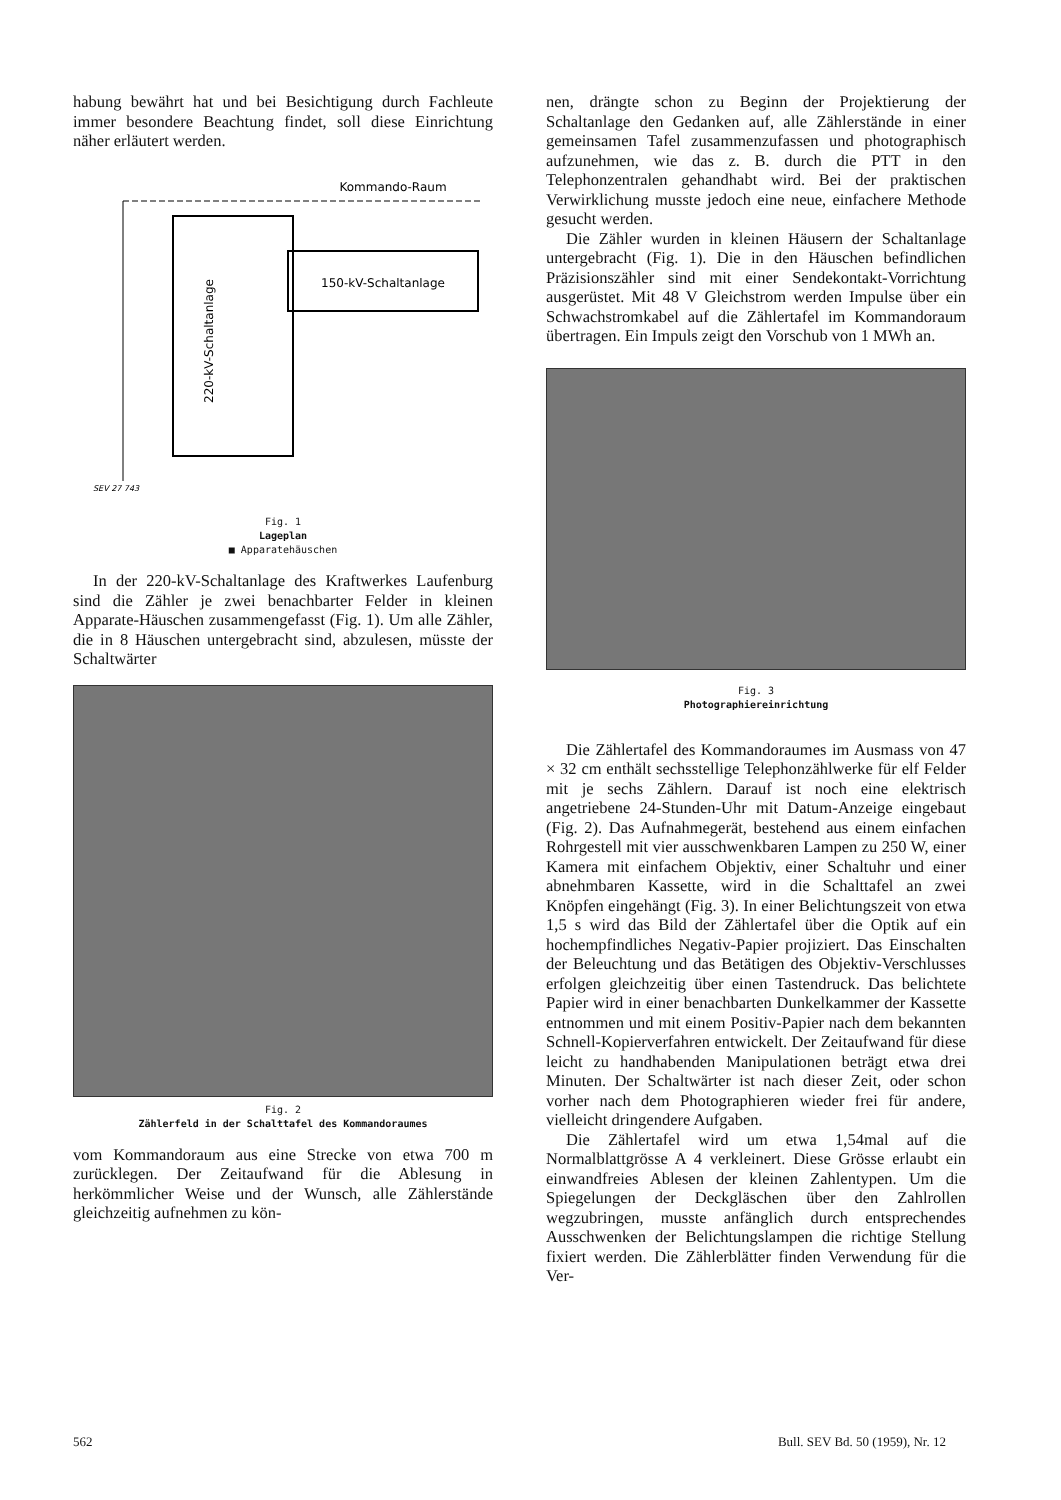habung bewährt hat und bei Besichtigung durch Fachleute immer besondere Beachtung findet, soll diese Einrichtung näher erläutert werden.
150-kV-Schaltanlage
220-kV-Schaltanlage
Kommando-Raum
SEV 27 743
Fig. 1
Lageplan
■ Apparatehäuschen
In der 220-kV-Schaltanlage des Kraftwerkes Laufenburg sind die Zähler je zwei benachbarter Felder in kleinen Apparate-Häuschen zusammengefasst (Fig. 1). Um alle Zähler, die in 8 Häuschen untergebracht sind, abzulesen, müsste der Schaltwärter
Fig. 2
Zählerfeld in der Schalttafel des Kommandoraumes
vom Kommandoraum aus eine Strecke von etwa 700 m zurücklegen. Der Zeitaufwand für die Ablesung in herkömmlicher Weise und der Wunsch, alle Zählerstände gleichzeitig aufnehmen zu kön-
nen, drängte schon zu Beginn der Projektierung der Schaltanlage den Gedanken auf, alle Zählerstände in einer gemeinsamen Tafel zusammenzufassen und photographisch aufzunehmen, wie das z. B. durch die PTT in den Telephonzentralen gehandhabt wird. Bei der praktischen Verwirklichung musste jedoch eine neue, einfachere Methode gesucht werden.
Die Zähler wurden in kleinen Häusern der Schaltanlage untergebracht (Fig. 1). Die in den Häuschen befindlichen Präzisionszähler sind mit einer Sendekontakt-Vorrichtung ausgerüstet. Mit 48 V Gleichstrom werden Impulse über ein Schwachstromkabel auf die Zählertafel im Kommandoraum übertragen. Ein Impuls zeigt den Vorschub von 1 MWh an.
Fig. 3
Photographiereinrichtung
Die Zählertafel des Kommandoraumes im Ausmass von 47 × 32 cm enthält sechsstellige Telephonzählwerke für elf Felder mit je sechs Zählern. Darauf ist noch eine elektrisch angetriebene 24-Stunden-Uhr mit Datum-Anzeige eingebaut (Fig. 2). Das Aufnahmegerät, bestehend aus einem einfachen Rohrgestell mit vier ausschwenkbaren Lampen zu 250 W, einer Kamera mit einfachem Objektiv, einer Schaltuhr und einer abnehmbaren Kassette, wird in die Schalttafel an zwei Knöpfen eingehängt (Fig. 3). In einer Belichtungszeit von etwa 1,5 s wird das Bild der Zählertafel über die Optik auf ein hochempfindliches Negativ-Papier projiziert. Das Einschalten der Beleuchtung und das Betätigen des Objektiv-Verschlusses erfolgen gleichzeitig über einen Tastendruck. Das belichtete Papier wird in einer benachbarten Dunkelkammer der Kassette entnommen und mit einem Positiv-Papier nach dem bekannten Schnell-Kopierverfahren entwickelt. Der Zeitaufwand für diese leicht zu handhabenden Manipulationen beträgt etwa drei Minuten. Der Schaltwärter ist nach dieser Zeit, oder schon vorher nach dem Photographieren wieder frei für andere, vielleicht dringendere Aufgaben.
Die Zählertafel wird um etwa 1,54mal auf die Normalblattgrösse A 4 verkleinert. Diese Grösse erlaubt ein einwandfreies Ablesen der kleinen Zahlentypen. Um die Spiegelungen der Deckgläschen über den Zahlrollen wegzubringen, musste anfänglich durch entsprechendes Ausschwenken der Belichtungslampen die richtige Stellung fixiert werden. Die Zählerblätter finden Verwendung für die Ver-
562 Bull. SEV Bd. 50 (1959), Nr. 12